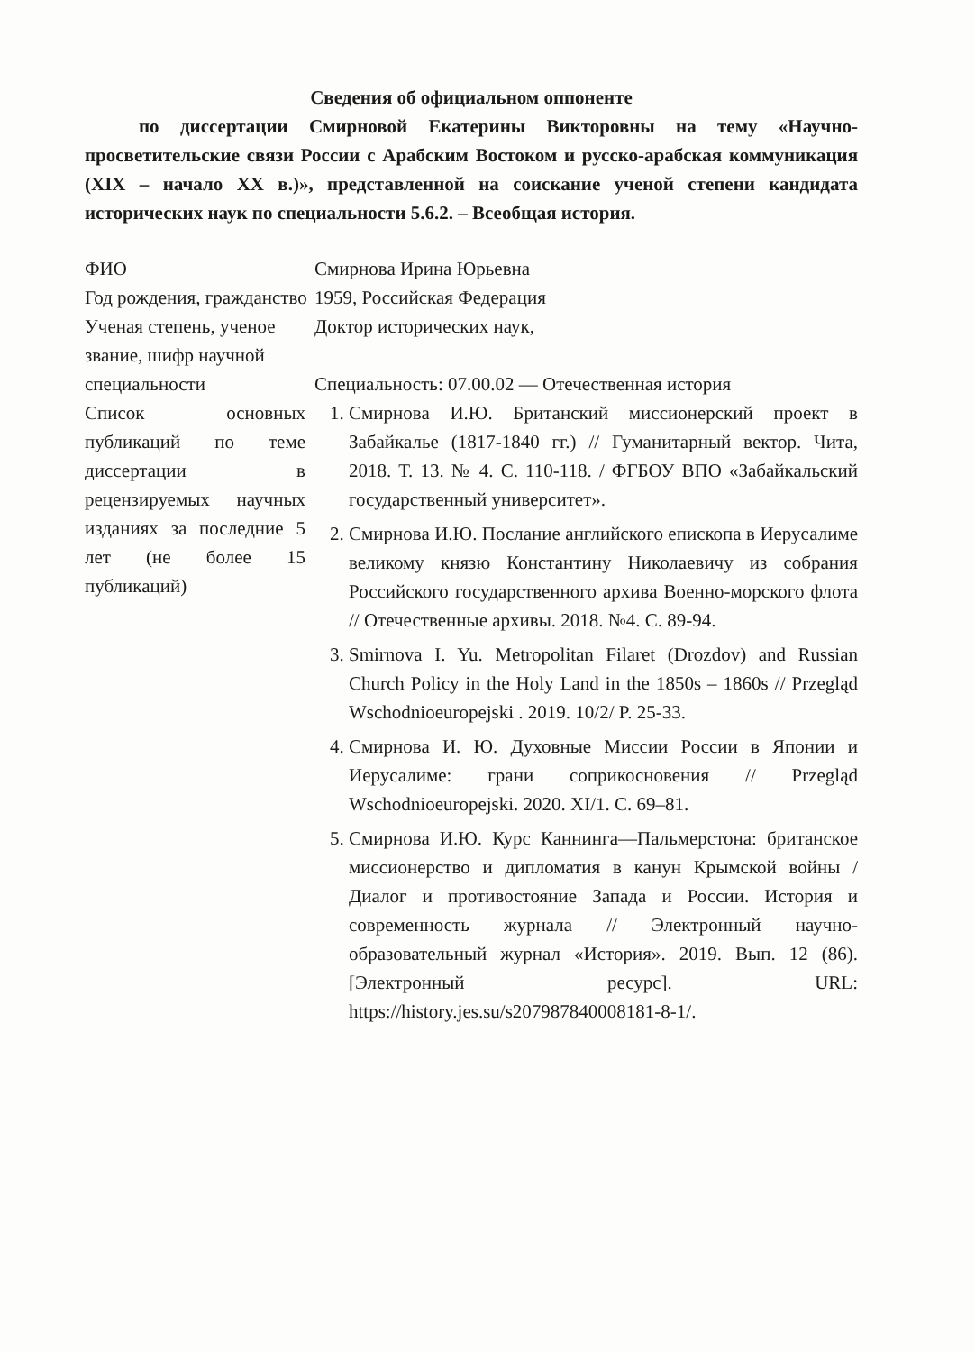Сведения об официальном оппоненте
по диссертации Смирновой Екатерины Викторовны на тему «Научно-просветительские связи России с Арабским Востоком и русско-арабская коммуникация (XIX – начало XX в.)», представленной на соискание ученой степени кандидата исторических наук по специальности 5.6.2. – Всеобщая история.
| ФИО | Смирнова Ирина Юрьевна |
| Год рождения, гражданство | 1959, Российская Федерация |
| Ученая степень, ученое звание, шифр научной специальности | Доктор исторических наук, Специальность: 07.00.02 — Отечественная история |
| Список основных публикаций по теме диссертации в рецензируемых научных изданиях за последние 5 лет (не более 15 публикаций) | 1. Смирнова И.Ю. Британский миссионерский проект в Забайкалье (1817-1840 гг.) // Гуманитарный вектор. Чита, 2018. Т. 13. № 4. С. 110-118. / ФГБОУ ВПО «Забайкальский государственный университет». 2. Смирнова И.Ю. Послание английского епископа в Иерусалиме великому князю Константину Николаевичу из собрания Российского государственного архива Военно-морского флота // Отечественные архивы. 2018. №4. С. 89-94. 3. Smirnova I. Yu. Metropolitan Filaret (Drozdov) and Russian Church Policy in the Holy Land in the 1850s – 1860s // Przegląd Wschodnioeuropejski . 2019. 10/2/ P. 25-33. 4. Смирнова И. Ю. Духовные Миссии России в Японии и Иерусалиме: грани соприкосновения // Przegląd Wschodnioeuropejski. 2020. XI/1. С. 69–81. 5. Смирнова И.Ю. Курс Каннинга—Пальмерстона: британское миссионерство и дипломатия в канун Крымской войны / Диалог и противостояние Запада и России. История и современность журнала // Электронный научно-образовательный журнал «История». 2019. Вып. 12 (86). [Электронный ресурс]. URL: https://history.jes.su/s207987840008181-8-1/ . |